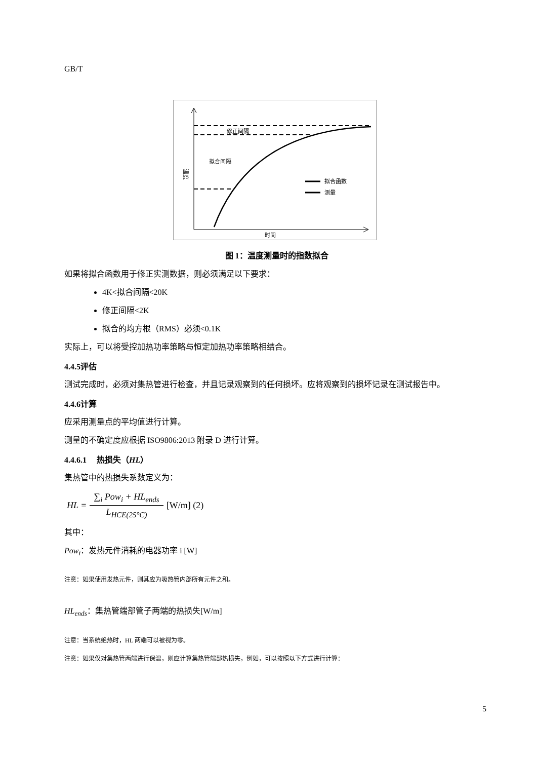GB/T
修正间隔
拟合间隔
温度
拟合函数
测量
时间
图 1：温度测量时的指数拟合
如果将拟合函数用于修正实测数据，则必须满足以下要求：
4K<拟合间隔<20K
修正间隔<2K
拟合的均方根（RMS）必须<0.1K
实际上，可以将受控加热功率策略与恒定加热功率策略相结合。
4.4.5评估
测试完成时，必须对集热管进行检查，并且记录观察到的任何损坏。应将观察到的损坏记录在测试报告中。
4.4.6计算
应采用测量点的平均值进行计算。
测量的不确定度应根据 ISO9806:2013 附录 D 进行计算。
4.4.6.1　 热损失（HL）
集热管中的热损失系数定义为：
HL = ∑<sub>i</sub> Pow<sub>i</sub> + HL<sub>ends</sub> L<sub>HCE(25°C)</sub> [W/m] (2)
其中：
Pow<sub>i</sub>：发热元件消耗的电器功率 i [W]
注意：如果使用发热元件，则其应为吸热管内部所有元件之和。
HL<sub>ends</sub>：集热管端部管子两端的热损失[W/m]
注意：当系统绝热时，HL 两端可以被视为零。
注意：如果仅对集热管两端进行保温，则应计算集热管端部热损失，例如，可以按照以下方式进行计算：
5